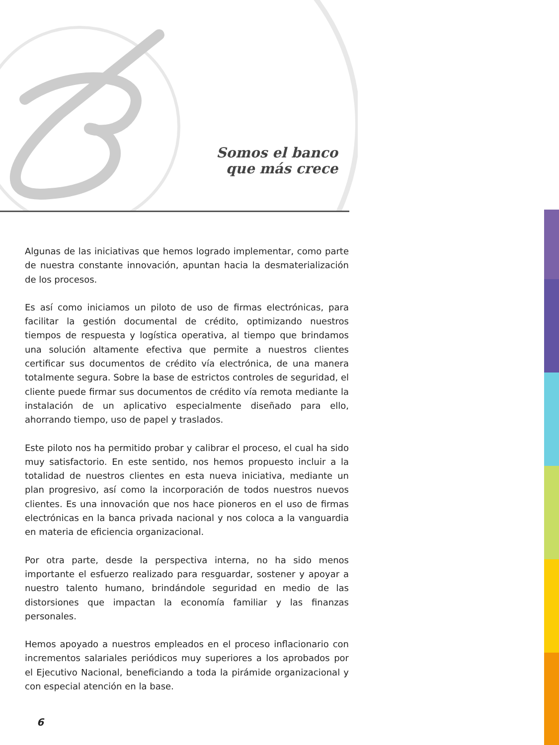Somos el banco
que más crece
Algunas de las iniciativas que hemos logrado implementar, como parte de nuestra constante innovación, apuntan hacia la desmaterialización de los procesos.
Es así como iniciamos un piloto de uso de firmas electrónicas, para facilitar la gestión documental de crédito, optimizando nuestros tiempos de respuesta y logística operativa, al tiempo que brindamos una solución altamente efectiva que permite a nuestros clientes certificar sus documentos de crédito vía electrónica, de una manera totalmente segura. Sobre la base de estrictos controles de seguridad, el cliente puede firmar sus documentos de crédito vía remota mediante la instalación de un aplicativo especialmente diseñado para ello, ahorrando tiempo, uso de papel y traslados.
Este piloto nos ha permitido probar y calibrar el proceso, el cual ha sido muy satisfactorio. En este sentido, nos hemos propuesto incluir a la totalidad de nuestros clientes en esta nueva iniciativa, mediante un plan progresivo, así como la incorporación de todos nuestros nuevos clientes. Es una innovación que nos hace pioneros en el uso de firmas electrónicas en la banca privada nacional y nos coloca a la vanguardia en materia de eficiencia organizacional.
Por otra parte, desde la perspectiva interna, no ha sido menos importante el esfuerzo realizado para resguardar, sostener y apoyar a nuestro talento humano, brindándole seguridad en medio de las distorsiones que impactan la economía familiar y las finanzas personales.
Hemos apoyado a nuestros empleados en el proceso inflacionario con incrementos salariales periódicos muy superiores a los aprobados por el Ejecutivo Nacional, beneficiando a toda la pirámide organizacional y con especial atención en la base.
6